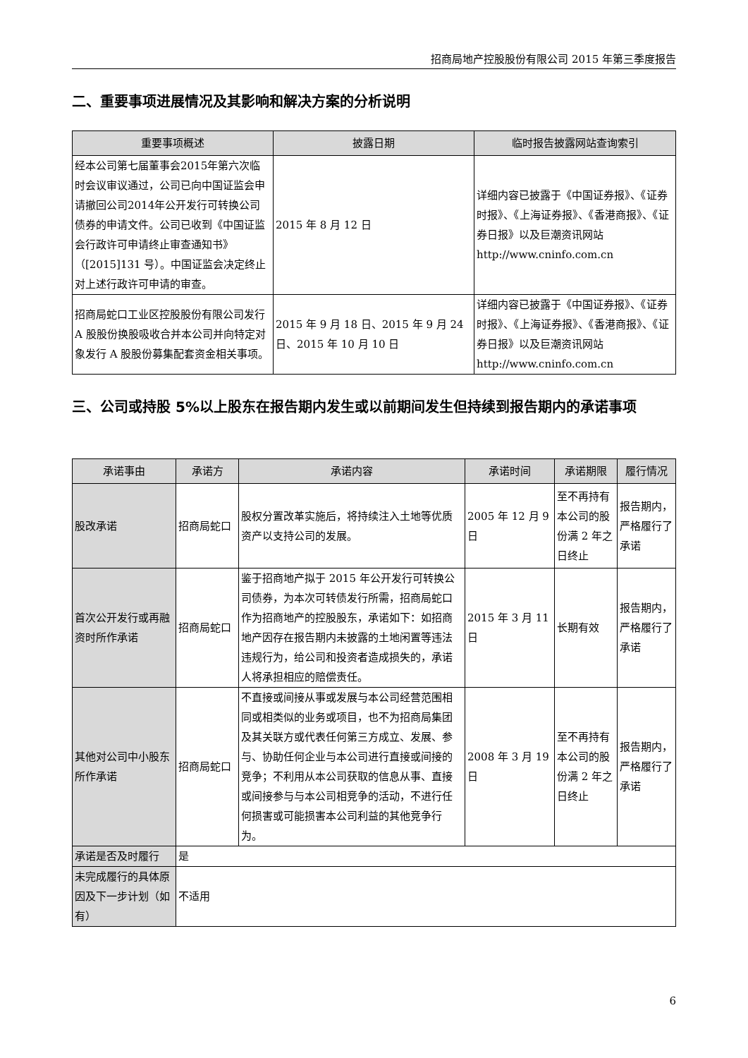招商局地产控股股份有限公司 2015 年第三季度报告
二、重要事项进展情况及其影响和解决方案的分析说明
| 重要事项概述 | 披露日期 | 临时报告披露网站查询索引 |
| --- | --- | --- |
| 经本公司第七届董事会2015年第六次临时会议审议通过，公司已向中国证监会申请撤回公司2014年公开发行可转换公司债券的申请文件。公司已收到《中国证监会行政许可申请终止审查通知书》（[2015]131 号）。中国证监会决定终止对上述行政许可申请的审查。 | 2015 年 8 月 12 日 | 详细内容已披露于《中国证券报》、《证券时报》、《上海证券报》、《香港商报》、《证券日报》以及巨潮资讯网站 http://www.cninfo.com.cn |
| 招商局蛇口工业区控股股份有限公司发行 A 股股份换股吸收合并本公司并向特定对象发行 A 股股份募集配套资金相关事项。 | 2015 年 9 月 18 日、2015 年 9 月 24 日、2015 年 10 月 10 日 | 详细内容已披露于《中国证券报》、《证券时报》、《上海证券报》、《香港商报》、《证券日报》以及巨潮资讯网站 http://www.cninfo.com.cn |
三、公司或持股 5%以上股东在报告期内发生或以前期间发生但持续到报告期内的承诺事项
| 承诺事由 | 承诺方 | 承诺内容 | 承诺时间 | 承诺期限 | 履行情况 |
| --- | --- | --- | --- | --- | --- |
| 股改承诺 | 招商局蛇口 | 股权分置改革实施后，将持续注入土地等优质资产以支持公司的发展。 | 2005 年 12 月 9 日 | 至不再持有本公司的股份满 2 年之日终止 | 报告期内，严格履行了承诺 |
| 首次公开发行或再融资时所作承诺 | 招商局蛇口 | 鉴于招商地产拟于 2015 年公开发行可转换公司债券，为本次可转债发行所需，招商局蛇口作为招商地产的控股股东，承诺如下：如招商地产因存在报告期内未披露的土地闲置等违法违规行为，给公司和投资者造成损失的，承诺人将承担相应的赔偿责任。 | 2015 年 3 月 11 日 | 长期有效 | 报告期内，严格履行了承诺 |
| 其他对公司中小股东所作承诺 | 招商局蛇口 | 不直接或间接从事或发展与本公司经营范围相同或相类似的业务或项目，也不为招商局集团及其关联方或代表任何第三方成立、发展、参与、协助任何企业与本公司进行直接或间接的竞争；不利用从本公司获取的信息从事、直接或间接参与与本公司相竞争的活动，不进行任何损害或可能损害本公司利益的其他竞争行为。 | 2008 年 3 月 19 日 | 至不再持有本公司的股份满 2 年之日终止 | 报告期内，严格履行了承诺 |
| 承诺是否及时履行 | 是 | | | | |
| 未完成履行的具体原因及下一步计划（如有） | 不适用 | | | | |
6